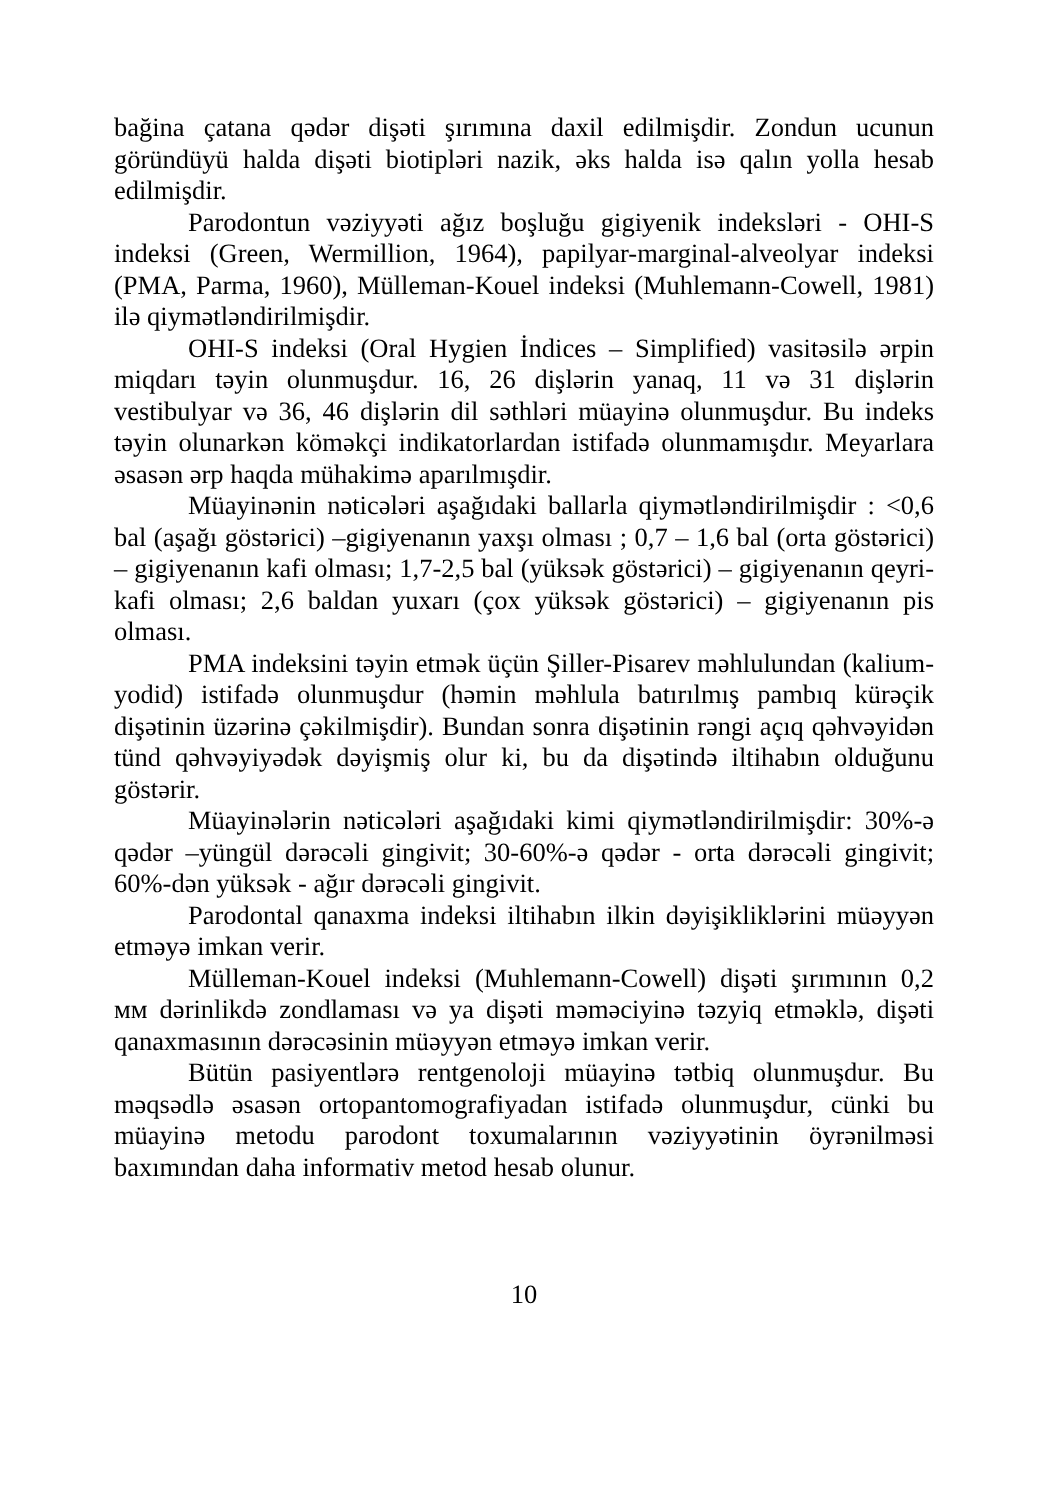bağina çatana qədər dişəti şırımına daxil edilmişdir. Zondun ucunun göründüyü halda dişəti biotipləri nazik, əks halda isə qalın yolla hesab edilmişdir.
Parodontun vəziyyəti ağız boşluğu gigiyenik indeksləri - OHI-S indeksi (Green, Wermillion, 1964), papilyar-marginal-alveolyar indeksi (PMA, Parma, 1960), Mülleman-Kouel indeksi (Muhlemann-Cowell, 1981) ilə qiymətləndirilmişdir.
OHI-S indeksi (Oral Hygien İndices – Simplified) vasitəsilə ərpin miqdarı təyin olunmuşdur. 16, 26 dişlərin yanaq, 11 və 31 dişlərin vestibulyar və 36, 46 dişlərin dil səthləri müayinə olunmuşdur. Bu indeks təyin olunarkən köməkçi indikatorlardan istifadə olunmamışdır. Meyarlara əsasən ərp haqda mühakimə aparılmışdir.
Müayinənin nəticələri aşağıdaki ballarla qiymətləndirilmişdir : <0,6 bal (aşağı göstərici) –gigiyenanın yaxşı olması ; 0,7 – 1,6 bal (orta göstərici) – gigiyenanın kafi olması; 1,7-2,5 bal (yüksək göstərici) – gigiyenanın qeyri-kafi olması; 2,6 baldan yuxarı (çox yüksək göstərici) – gigiyenanın pis olması.
PMA indeksini təyin etmək üçün Şiller-Pisarev məhlulundan (kalium-yodid) istifadə olunmuşdur (həmin məhlula batırılmış pambıq kürəçik dişətinin üzərinə çəkilmişdir). Bundan sonra dişətinin rəngi açıq qəhvəyidən tünd qəhvəyiyədək dəyişmiş olur ki, bu da dişətində iltihabın olduğunu göstərir.
Müayinələrin nəticələri aşağıdaki kimi qiymətləndirilmişdir: 30%-ə qədər –yüngül dərəcəli gingivit; 30-60%-ə qədər - orta dərəcəli gingivit; 60%-dən yüksək - ağır dərəcəli gingivit.
Parodontal qanaxma indeksi iltihabın ilkin dəyişikliklərini müəyyən etməyə imkan verir.
Mülleman-Kouel indeksi (Muhlemann-Cowell) dişəti şırımının 0,2 мм dərinlikdə zondlaması və ya dişəti məməciyinə təzyiq etməklə, dişəti qanaxmasının dərəcəsinin müəyyən etməyə imkan verir.
Bütün pasiyentlərə rentgenoloji müayinə tətbiq olunmuşdur. Bu məqsədlə əsasən ortopantomografiyadan istifadə olunmuşdur, cünki bu müayinə metodu parodont toxumalarının vəziyyətinin öyrənilməsi baxımından daha informativ metod hesab olunur.
10